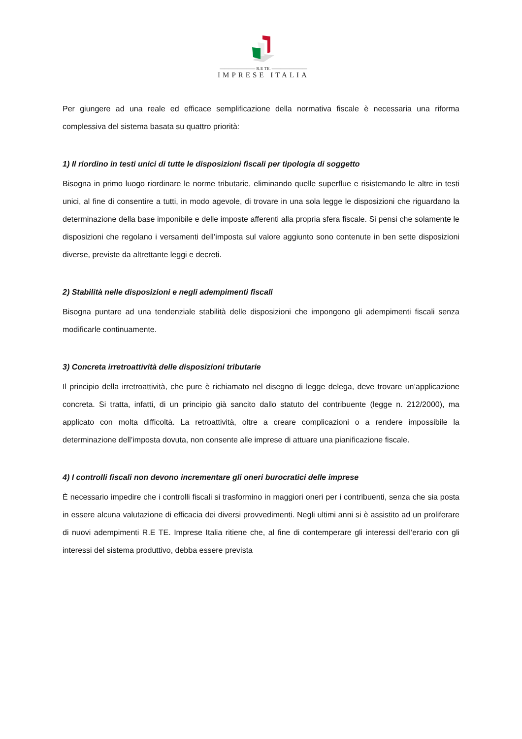———————— R.E TE. ————————
IMPRESE ITALIA
Per giungere ad una reale ed efficace semplificazione della normativa fiscale è necessaria una riforma complessiva del sistema basata su quattro priorità:
1) Il riordino in testi unici di tutte le disposizioni fiscali per tipologia di soggetto
Bisogna in primo luogo riordinare le norme tributarie, eliminando quelle superflue e risistemando le altre in testi unici, al fine di consentire a tutti, in modo agevole, di trovare in una sola legge le disposizioni che riguardano la determinazione della base imponibile e delle imposte afferenti alla propria sfera fiscale. Si pensi che solamente le disposizioni che regolano i versamenti dell’imposta sul valore aggiunto sono contenute in ben sette disposizioni diverse, previste da altrettante leggi e decreti.
2) Stabilità nelle disposizioni e negli adempimenti fiscali
Bisogna puntare ad una tendenziale stabilità delle disposizioni che impongono gli adempimenti fiscali senza modificarle continuamente.
3) Concreta irretroattività delle disposizioni tributarie
Il principio della irretroattività, che pure è richiamato nel disegno di legge delega, deve trovare un’applicazione concreta. Si tratta, infatti, di un principio già sancito dallo statuto del contribuente (legge n. 212/2000), ma applicato con molta difficoltà. La retroattività, oltre a creare complicazioni o a rendere impossibile la determinazione dell’imposta dovuta, non consente alle imprese di attuare una pianificazione fiscale.
4) I controlli fiscali non devono incrementare gli oneri burocratici delle imprese
È necessario impedire che i controlli fiscali si trasformino in maggiori oneri per i contribuenti, senza che sia posta in essere alcuna valutazione di efficacia dei diversi provvedimenti. Negli ultimi anni si è assistito ad un proliferare di nuovi adempimenti R.E TE. Imprese Italia ritiene che, al fine di contemperare gli interessi dell’erario con gli interessi del sistema produttivo, debba essere prevista